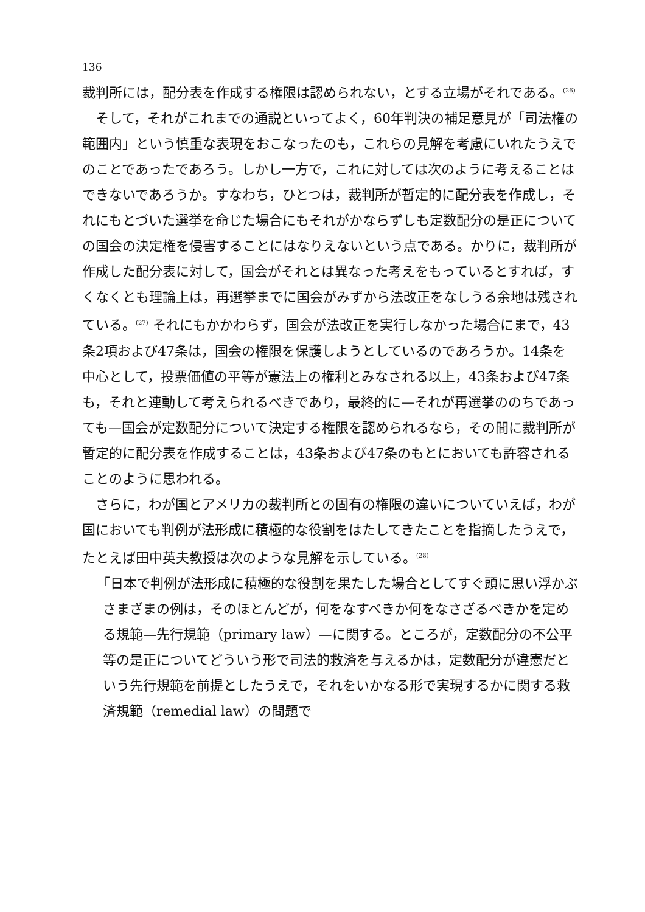136
裁判所には，配分表を作成する権限は認められない，とする立場がそれである。<sup>(26)</sup>
そして，それがこれまでの通説といってよく，60年判決の補足意見が「司法権の範囲内」という慎重な表現をおこなったのも，これらの見解を考慮にいれたうえでのことであったであろう。しかし一方で，これに対しては次のように考えることはできないであろうか。すなわち，ひとつは，裁判所が暫定的に配分表を作成し，それにもとづいた選挙を命じた場合にもそれがかならずしも定数配分の是正についての国会の決定権を侵害することにはなりえないという点である。かりに，裁判所が作成した配分表に対して，国会がそれとは異なった考えをもっているとすれば，すくなくとも理論上は，再選挙までに国会がみずから法改正をなしうる余地は残されている。<sup>(27)</sup> それにもかかわらず，国会が法改正を実行しなかった場合にまで，43条2項および47条は，国会の権限を保護しようとしているのであろうか。14条を中心として，投票価値の平等が憲法上の権利とみなされる以上，43条および47条も，それと連動して考えられるべきであり，最終的に—それが再選挙ののちであっても—国会が定数配分について決定する権限を認められるなら，その間に裁判所が暫定的に配分表を作成することは，43条および47条のもとにおいても許容されることのように思われる。
さらに，わが国とアメリカの裁判所との固有の権限の違いについていえば，わが国においても判例が法形成に積極的な役割をはたしてきたことを指摘したうえで，たとえば田中英夫教授は次のような見解を示している。<sup>(28)</sup>
「日本で判例が法形成に積極的な役割を果たした場合としてすぐ頭に思い浮かぶさまざまの例は，そのほとんどが，何をなすべきか何をなさざるべきかを定める規範—先行規範（primary law）—に関する。ところが，定数配分の不公平等の是正についてどういう形で司法的救済を与えるかは，定数配分が違憲だという先行規範を前提としたうえで，それをいかなる形で実現するかに関する救済規範（remedial law）の問題で